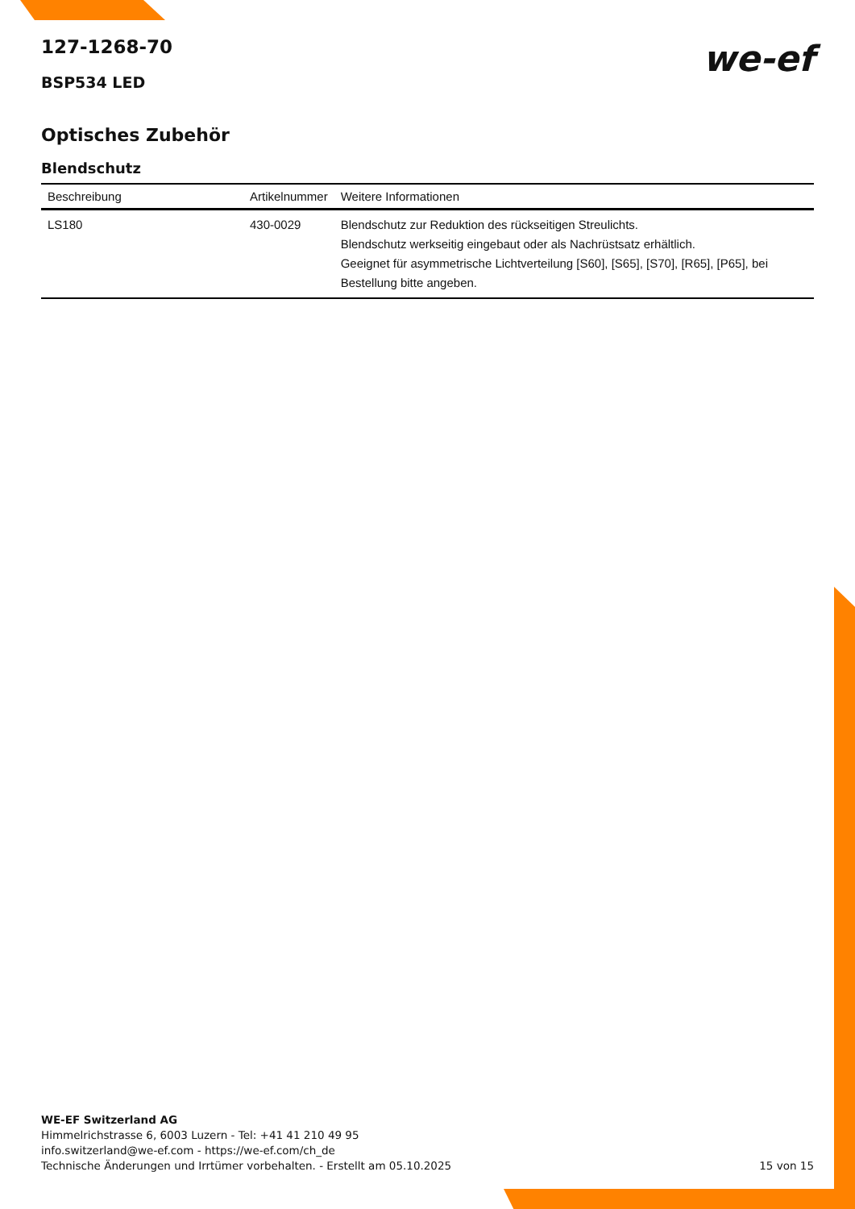we-ef
127-1268-70
BSP534 LED
Optisches Zubehör
Blendschutz
| Beschreibung | Artikelnummer | Weitere Informationen |
| --- | --- | --- |
| LS180 | 430-0029 | Blendschutz zur Reduktion des rückseitigen Streulichts. Blendschutz werkseitig eingebaut oder als Nachrüstsatz erhältlich. Geeignet für asymmetrische Lichtverteilung [S60], [S65], [S70], [R65], [P65], bei Bestellung bitte angeben. |
WE-EF Switzerland AG
Himmelrichstrasse 6, 6003 Luzern - Tel: +41 41 210 49 95
info.switzerland@we-ef.com - https://we-ef.com/ch_de
Technische Änderungen und Irrtümer vorbehalten. - Erstellt am 05.10.2025
15 von 15